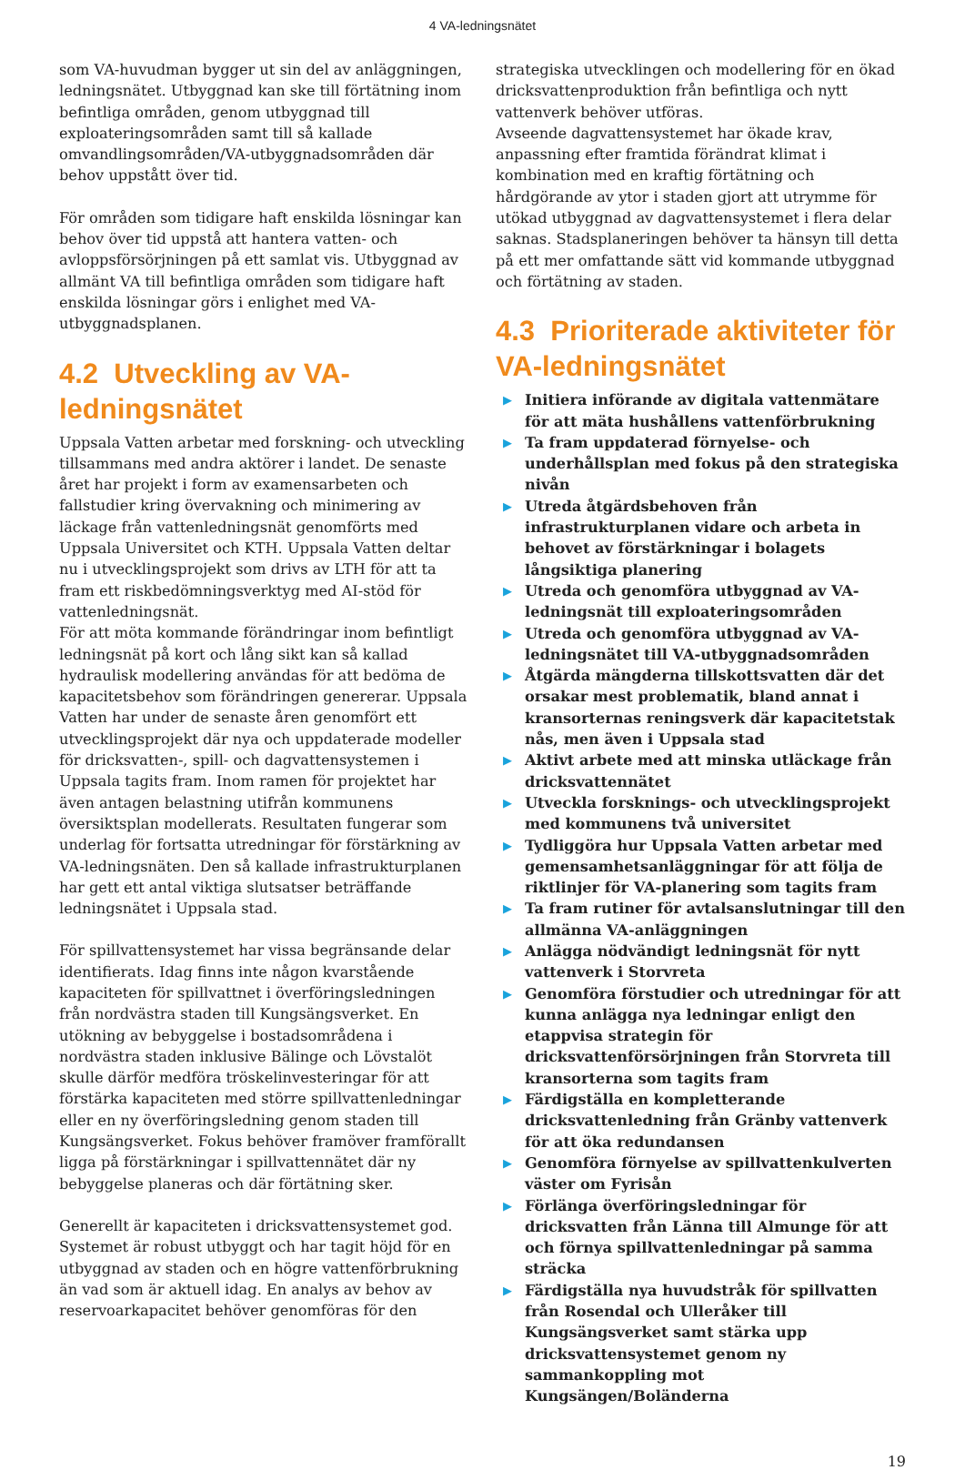4 VA-ledningsnätet
som VA-huvudman bygger ut sin del av anläggningen, ledningsnätet. Utbyggnad kan ske till förtätning inom befintliga områden, genom utbyggnad till exploateringsområden samt till så kallade omvandlingsområden/VA-utbyggnadsområden där behov uppstått över tid.
För områden som tidigare haft enskilda lösningar kan behov över tid uppstå att hantera vatten- och avloppsförsörjningen på ett samlat vis. Utbyggnad av allmänt VA till befintliga områden som tidigare haft enskilda lösningar görs i enlighet med VA-utbyggnadsplanen.
4.2 Utveckling av VA-ledningsnätet
Uppsala Vatten arbetar med forskning- och utveckling tillsammans med andra aktörer i landet. De senaste året har projekt i form av examensarbeten och fallstudier kring övervakning och minimering av läckage från vattenledningsnät genomförts med Uppsala Universitet och KTH. Uppsala Vatten deltar nu i utvecklingsprojekt som drivs av LTH för att ta fram ett riskbedömningsverktyg med AI-stöd för vattenledningsnät.
För att möta kommande förändringar inom befintligt ledningsnät på kort och lång sikt kan så kallad hydraulisk modellering användas för att bedöma de kapacitetsbehov som förändringen genererar. Uppsala Vatten har under de senaste åren genomfört ett utvecklingsprojekt där nya och uppdaterade modeller för dricksvatten-, spill- och dagvattensystemen i Uppsala tagits fram. Inom ramen för projektet har även antagen belastning utifrån kommunens översiktsplan modellerats. Resultaten fungerar som underlag för fortsatta utredningar för förstärkning av VA-ledningsnäten. Den så kallade infrastrukturplanen har gett ett antal viktiga slutsatser beträffande ledningsnätet i Uppsala stad.
För spillvattensystemet har vissa begränsande delar identifierats. Idag finns inte någon kvarstående kapaciteten för spillvattnet i överföringsledningen från nordvästra staden till Kungsängsverket. En utökning av bebyggelse i bostadsområdena i nordvästra staden inklusive Bälinge och Lövstalöt skulle därför medföra tröskelinvesteringar för att förstärka kapaciteten med större spillvattenledningar eller en ny överföringsledning genom staden till Kungsängsverket. Fokus behöver framöver framförallt ligga på förstärkningar i spillvattennätet där ny bebyggelse planeras och där förtätning sker.
Generellt är kapaciteten i dricksvattensystemet god. Systemet är robust utbyggt och har tagit höjd för en utbyggnad av staden och en högre vattenförbrukning än vad som är aktuell idag. En analys av behov av reservoarkapacitet behöver genomföras för den
strategiska utvecklingen och modellering för en ökad dricksvattenproduktion från befintliga och nytt vattenverk behöver utföras.
Avseende dagvattensystemet har ökade krav, anpassning efter framtida förändrat klimat i kombination med en kraftig förtätning och hårdgörande av ytor i staden gjort att utrymme för utökad utbyggnad av dagvattensystemet i flera delar saknas. Stadsplaneringen behöver ta hänsyn till detta på ett mer omfattande sätt vid kommande utbyggnad och förtätning av staden.
4.3 Prioriterade aktiviteter för VA-ledningsnätet
▶ Initiera införande av digitala vattenmätare för att mäta hushållens vattenförbrukning
▶ Ta fram uppdaterad förnyelse- och underhållsplan med fokus på den strategiska nivån
▶ Utreda åtgärdsbehoven från infrastrukturplanen vidare och arbeta in behovet av förstärkningar i bolagets långsiktiga planering
▶ Utreda och genomföra utbyggnad av VA-ledningsnät till exploateringsområden
▶ Utreda och genomföra utbyggnad av VA-ledningsnätet till VA-utbyggnadsområden
▶ Åtgärda mängderna tillskottsvatten där det orsakar mest problematik, bland annat i kransorternas reningsverk där kapacitetstak nås, men även i Uppsala stad
▶ Aktivt arbete med att minska utläckage från dricksvattennätet
▶ Utveckla forsknings- och utvecklingsprojekt med kommunens två universitet
▶ Tydliggöra hur Uppsala Vatten arbetar med gemensamhetsanläggningar för att följa de riktlinjer för VA-planering som tagits fram
▶ Ta fram rutiner för avtalsanslutningar till den allmänna VA-anläggningen
▶ Anlägga nödvändigt ledningsnät för nytt vattenverk i Storvreta
▶ Genomföra förstudier och utredningar för att kunna anlägga nya ledningar enligt den etappvisa strategin för dricksvattenförsörjningen från Storvreta till kransorterna som tagits fram
▶ Färdigställa en kompletterande dricksvattenledning från Gränby vattenverk för att öka redundansen
▶ Genomföra förnyelse av spillvattenkulverten väster om Fyrisån
▶ Förlänga överföringsledningar för dricksvatten från Länna till Almunge för att och förnya spillvattenledningar på samma sträcka
▶ Färdigställa nya huvudstråk för spillvatten från Rosendal och Ulleråker till Kungsängsverket samt stärka upp dricksvattensystemet genom ny sammankoppling mot Kungsängen/Boländerna
19